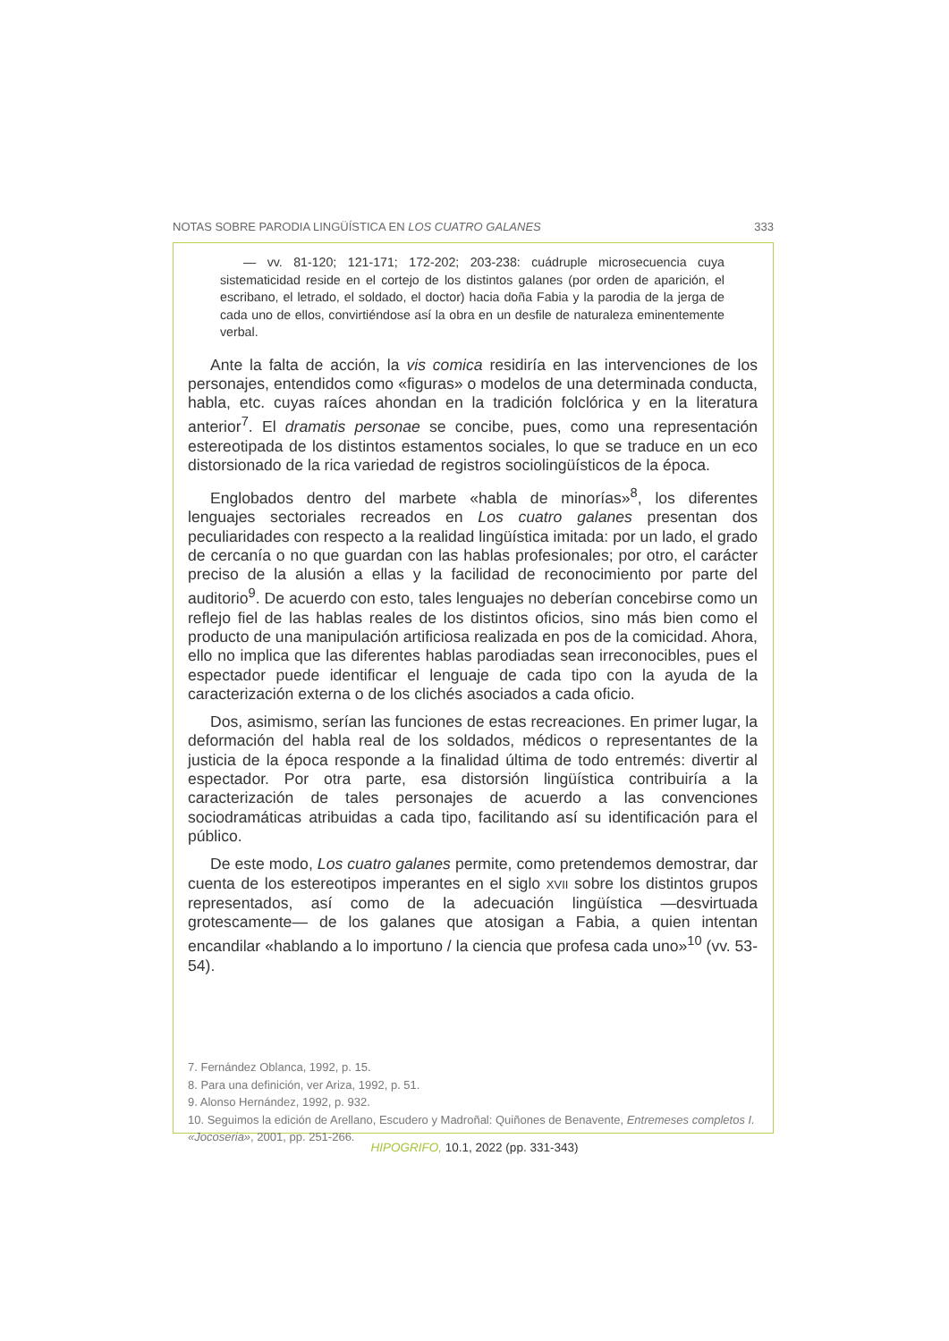NOTAS SOBRE PARODIA LINGÜÍSTICA EN LOS CUATRO GALANES 333
— vv. 81-120; 121-171; 172-202; 203-238: cuádruple microsecuencia cuya sistematicidad reside en el cortejo de los distintos galanes (por orden de aparición, el escribano, el letrado, el soldado, el doctor) hacia doña Fabia y la parodia de la jerga de cada uno de ellos, convirtiéndose así la obra en un desfile de naturaleza eminentemente verbal.
Ante la falta de acción, la vis comica residiría en las intervenciones de los personajes, entendidos como «figuras» o modelos de una determinada conducta, habla, etc. cuyas raíces ahondan en la tradición folclórica y en la literatura anterior<sup>7</sup>. El dramatis personae se concibe, pues, como una representación estereotipada de los distintos estamentos sociales, lo que se traduce en un eco distorsionado de la rica variedad de registros sociolingüísticos de la época.
Englobados dentro del marbete «habla de minorías»<sup>8</sup>, los diferentes lenguajes sectoriales recreados en Los cuatro galanes presentan dos peculiaridades con respecto a la realidad lingüística imitada: por un lado, el grado de cercanía o no que guardan con las hablas profesionales; por otro, el carácter preciso de la alusión a ellas y la facilidad de reconocimiento por parte del auditorio<sup>9</sup>. De acuerdo con esto, tales lenguajes no deberían concebirse como un reflejo fiel de las hablas reales de los distintos oficios, sino más bien como el producto de una manipulación artificiosa realizada en pos de la comicidad. Ahora, ello no implica que las diferentes hablas parodiadas sean irreconocibles, pues el espectador puede identificar el lenguaje de cada tipo con la ayuda de la caracterización externa o de los clichés asociados a cada oficio.
Dos, asimismo, serían las funciones de estas recreaciones. En primer lugar, la deformación del habla real de los soldados, médicos o representantes de la justicia de la época responde a la finalidad última de todo entremés: divertir al espectador. Por otra parte, esa distorsión lingüística contribuiría a la caracterización de tales personajes de acuerdo a las convenciones sociodramáticas atribuidas a cada tipo, facilitando así su identificación para el público.
De este modo, Los cuatro galanes permite, como pretendemos demostrar, dar cuenta de los estereotipos imperantes en el siglo XVII sobre los distintos grupos representados, así como de la adecuación lingüística —desvirtuada grotescamente— de los galanes que atosigan a Fabia, a quien intentan encandilar «hablando a lo importuno / la ciencia que profesa cada uno»<sup>10</sup> (vv. 53-54).
7. Fernández Oblanca, 1992, p. 15.
8. Para una definición, ver Ariza, 1992, p. 51.
9. Alonso Hernández, 1992, p. 932.
10. Seguimos la edición de Arellano, Escudero y Madroñal: Quiñones de Benavente, Entremeses completos I. «Jocoseria», 2001, pp. 251-266.
HIPOGRIFO, 10.1, 2022 (pp. 331-343)